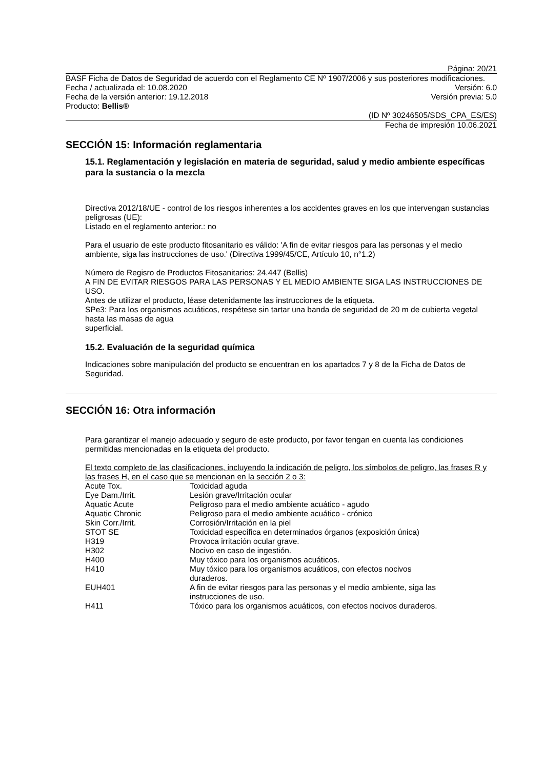Página: 20/21
BASF Ficha de Datos de Seguridad de acuerdo con el Reglamento CE Nº 1907/2006 y sus posteriores modificaciones.
Fecha / actualizada el: 10.08.2020 Versión: 6.0
Fecha de la versión anterior: 19.12.2018 Versión previa: 5.0
Producto: Bellis®
(ID Nº 30246505/SDS_CPA_ES/ES)
Fecha de impresión 10.06.2021
SECCIÓN 15: Información reglamentaria
15.1. Reglamentación y legislación en materia de seguridad, salud y medio ambiente específicas para la sustancia o la mezcla
Directiva 2012/18/UE - control de los riesgos inherentes a los accidentes graves en los que intervengan sustancias peligrosas (UE):
Listado en el reglamento anterior.: no
Para el usuario de este producto fitosanitario es válido: 'A fin de evitar riesgos para las personas y el medio ambiente, siga las instrucciones de uso.' (Directiva 1999/45/CE, Artículo 10, n°1.2)
Número de Regisro de Productos Fitosanitarios: 24.447 (Bellis)
A FIN DE EVITAR RIESGOS PARA LAS PERSONAS Y EL MEDIO AMBIENTE SIGA LAS INSTRUCCIONES DE USO.
Antes de utilizar el producto, léase detenidamente las instrucciones de la etiqueta.
SPe3: Para los organismos acuáticos, respétese sin tartar una banda de seguridad de 20 m de cubierta vegetal hasta las masas de agua
superficial.
15.2. Evaluación de la seguridad química
Indicaciones sobre manipulación del producto se encuentran en los apartados 7 y 8 de la Ficha de Datos de Seguridad.
SECCIÓN 16: Otra información
Para garantizar el manejo adecuado y seguro de este producto, por favor tengan en cuenta las condiciones permitidas mencionadas en la etiqueta del producto.
El texto completo de las clasificaciones, incluyendo la indicación de peligro, los símbolos de peligro, las frases R y las frases H, en el caso que se mencionan en la sección 2 o 3:
| Acute Tox. | Toxicidad aguda |
| Eye Dam./Irrit. | Lesión grave/Irritación ocular |
| Aquatic Acute | Peligroso para el medio ambiente acuático - agudo |
| Aquatic Chronic | Peligroso para el medio ambiente acuático - crónico |
| Skin Corr./Irrit. | Corrosión/Irritación en la piel |
| STOT SE | Toxicidad específica en determinados órganos (exposición única) |
| H319 | Provoca irritación ocular grave. |
| H302 | Nocivo en caso de ingestión. |
| H400 | Muy tóxico para los organismos acuáticos. |
| H410 | Muy tóxico para los organismos acuáticos, con efectos nocivos duraderos. |
| EUH401 | A fin de evitar riesgos para las personas y el medio ambiente, siga las instrucciones de uso. |
| H411 | Tóxico para los organismos acuáticos, con efectos nocivos duraderos. |